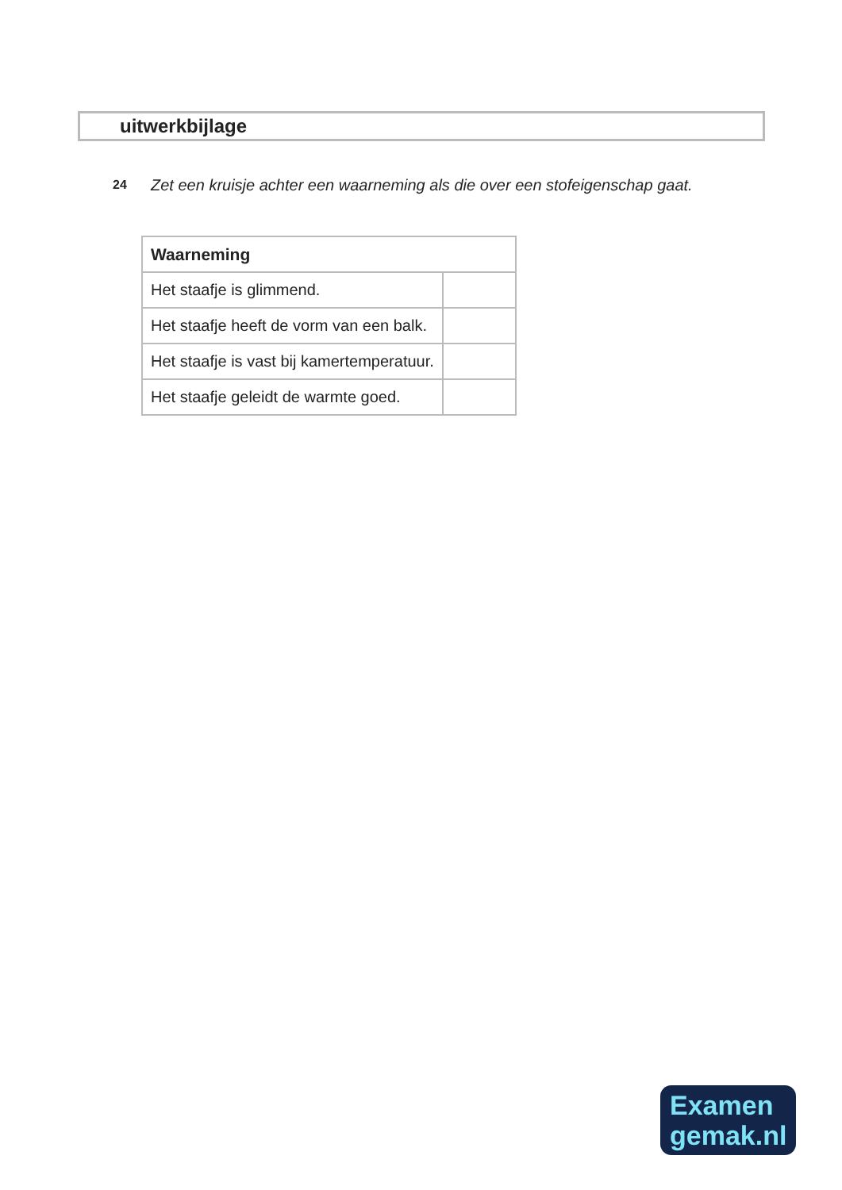uitwerkbijlage
24 Zet een kruisje achter een waarneming als die over een stofeigenschap gaat.
| Waarneming | |
| --- | --- |
| Het staafje is glimmend. | |
| Het staafje heeft de vorm van een balk. | |
| Het staafje is vast bij kamertemperatuur. | |
| Het staafje geleidt de warmte goed. | |
Examen
gemak.nl